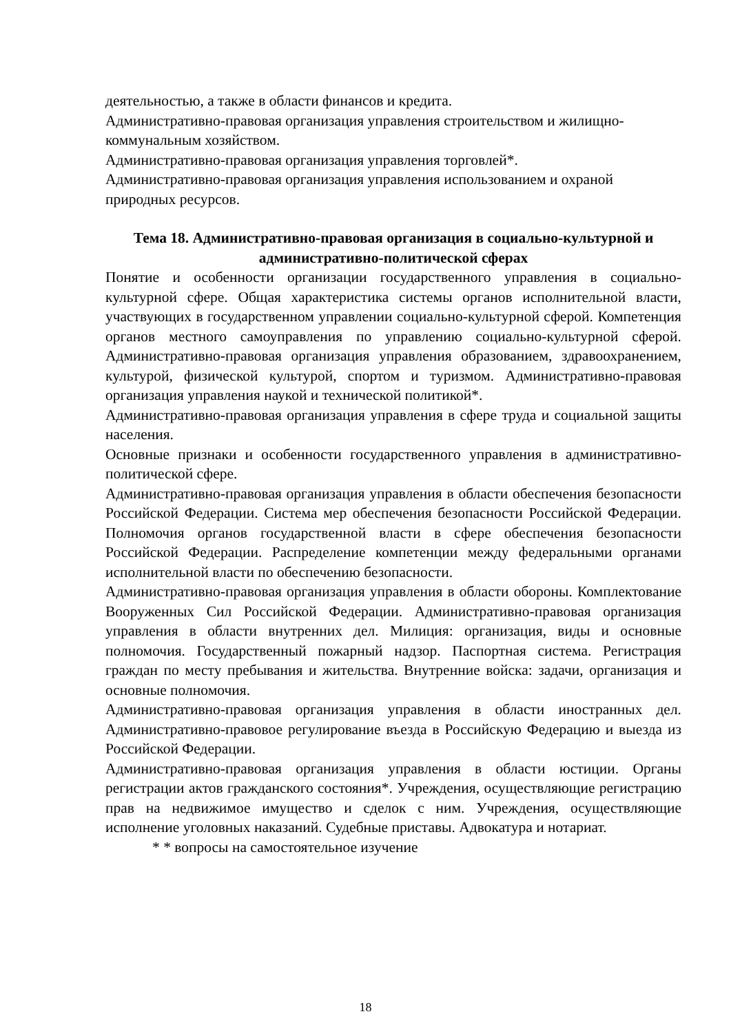деятельностью, а также в области финансов и кредита.
Административно-правовая организация управления строительством и жилищно-коммунальным хозяйством.
Административно-правовая организация управления торговлей*.
Административно-правовая организация управления использованием и охраной природных ресурсов.
Тема 18. Административно-правовая организация в социально-культурной и административно-политической сферах
Понятие и особенности организации государственного управления в социально-культурной сфере. Общая характеристика системы органов исполнительной власти, участвующих в государственном управлении социально-культурной сферой. Компетенция органов местного самоуправления по управлению социально-культурной сферой. Административно-правовая организация управления образованием, здравоохранением, культурой, физической культурой, спортом и туризмом. Административно-правовая организация управления наукой и технической политикой*.
Административно-правовая организация управления в сфере труда и социальной защиты населения.
Основные признаки и особенности государственного управления в административно-политической сфере.
Административно-правовая организация управления в области обеспечения безопасности Российской Федерации. Система мер обеспечения безопасности Российской Федерации. Полномочия органов государственной власти в сфере обеспечения безопасности Российской Федерации. Распределение компетенции между федеральными органами исполнительной власти по обеспечению безопасности.
Административно-правовая организация управления в области обороны. Комплектование Вооруженных Сил Российской Федерации. Административно-правовая организация управления в области внутренних дел. Милиция: организация, виды и основные полномочия. Государственный пожарный надзор. Паспортная система. Регистрация граждан по месту пребывания и жительства. Внутренние войска: задачи, организация и основные полномочия.
Административно-правовая организация управления в области иностранных дел. Административно-правовое регулирование въезда в Российскую Федерацию и выезда из Российской Федерации.
Административно-правовая организация управления в области юстиции. Органы регистрации актов гражданского состояния*. Учреждения, осуществляющие регистрацию прав на недвижимое имущество и сделок с ним. Учреждения, осуществляющие исполнение уголовных наказаний. Судебные приставы. Адвокатура и нотариат.
* * вопросы на самостоятельное изучение
18